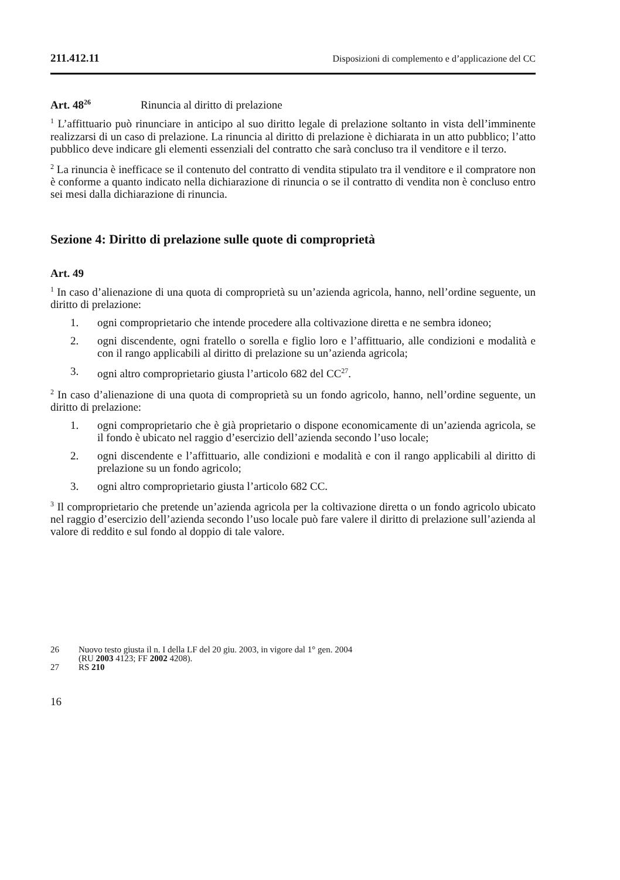211.412.11 Disposizioni di complemento e d’applicazione del CC
Art. 48<sup>26</sup> Rinuncia al diritto di prelazione
<sup>1</sup> L’affittuario può rinunciare in anticipo al suo diritto legale di prelazione soltanto in vista dell’imminente realizzarsi di un caso di prelazione. La rinuncia al diritto di prelazione è dichiarata in un atto pubblico; l’atto pubblico deve indicare gli elementi essenziali del contratto che sarà concluso tra il venditore e il terzo.
<sup>2</sup> La rinuncia è inefficace se il contenuto del contratto di vendita stipulato tra il venditore e il compratore non è conforme a quanto indicato nella dichiarazione di rinuncia o se il contratto di vendita non è concluso entro sei mesi dalla dichiarazione di rinuncia.
Sezione 4: Diritto di prelazione sulle quote di comproprietà
Art. 49
<sup>1</sup> In caso d’alienazione di una quota di comproprietà su un’azienda agricola, hanno, nell’ordine seguente, un diritto di prelazione:
1. ogni comproprietario che intende procedere alla coltivazione diretta e ne sembra idoneo;
2. ogni discendente, ogni fratello o sorella e figlio loro e l’affittuario, alle condizioni e modalità e con il rango applicabili al diritto di prelazione su un’azienda agricola;
3. ogni altro comproprietario giusta l’articolo 682 del CC<sup>27</sup>.
<sup>2</sup> In caso d’alienazione di una quota di comproprietà su un fondo agricolo, hanno, nell’ordine seguente, un diritto di prelazione:
1. ogni comproprietario che è già proprietario o dispone economicamente di un’azienda agricola, se il fondo è ubicato nel raggio d’esercizio dell’azienda secondo l’uso locale;
2. ogni discendente e l’affittuario, alle condizioni e modalità e con il rango applicabili al diritto di prelazione su un fondo agricolo;
3. ogni altro comproprietario giusta l’articolo 682 CC.
<sup>3</sup> Il comproprietario che pretende un’azienda agricola per la coltivazione diretta o un fondo agricolo ubicato nel raggio d’esercizio dell’azienda secondo l’uso locale può fare valere il diritto di prelazione sull’azienda al valore di reddito e sul fondo al doppio di tale valore.
26 Nuovo testo giusta il n. I della LF del 20 giu. 2003, in vigore dal 1° gen. 2004
(RU 2003 4123; FF 2002 4208).
27 RS 210
16